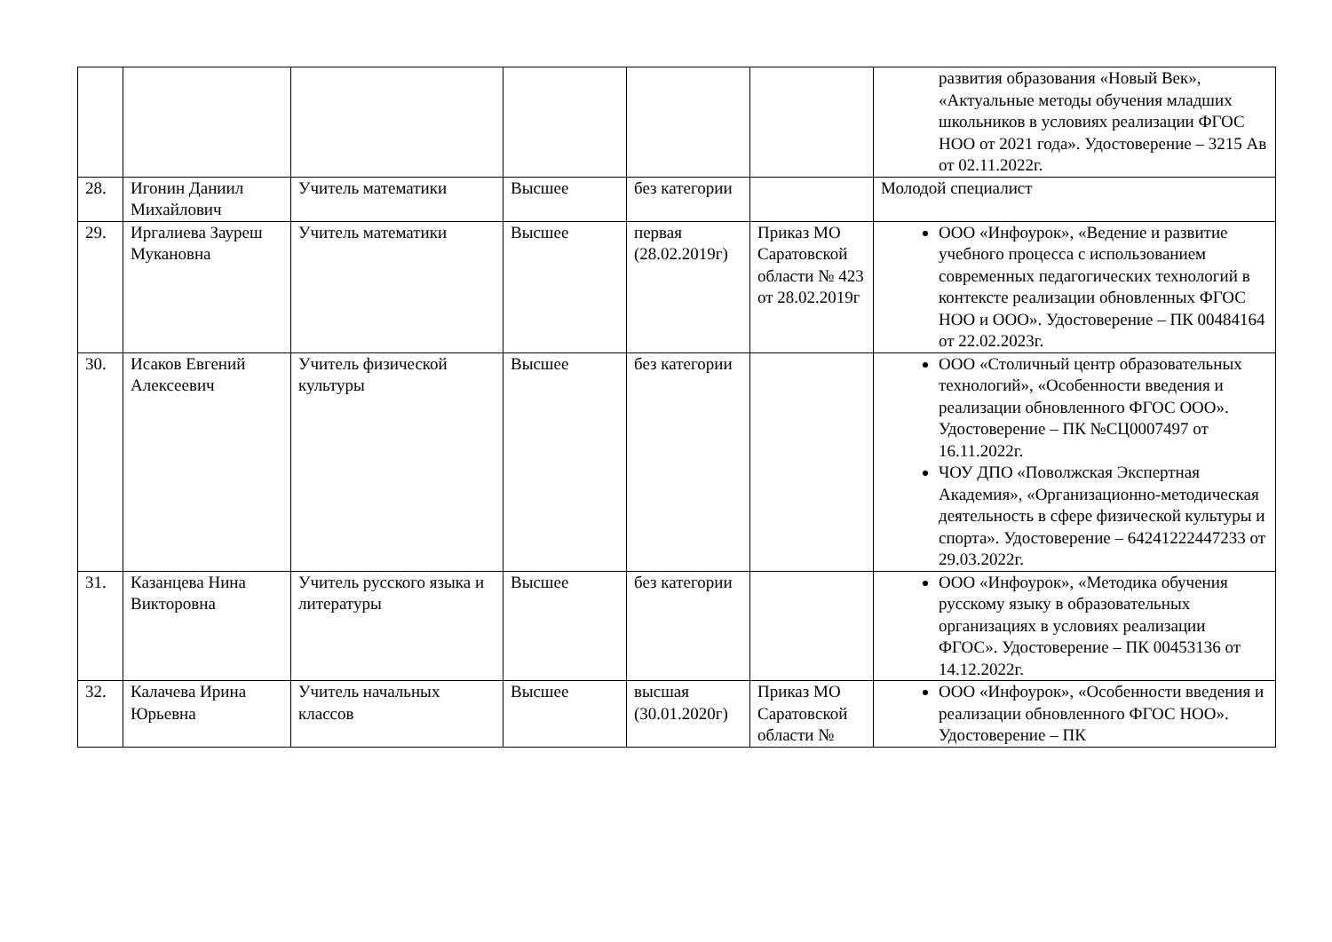| | | | | | | развития образования «Новый Век», «Актуальные методы обучения младших школьников в условиях реализации ФГОС НОО от 2021 года». Удостоверение – 3215 Ав от 02.11.2022г. |
| 28. | Игонин Даниил Михайлович | Учитель математики | Высшее | без категории | | Молодой специалист |
| 29. | Иргалиева Зауреш Мукановна | Учитель математики | Высшее | первая (28.02.2019г) | Приказ МО Саратовской области № 423 от 28.02.2019г | ООО «Инфоурок», «Ведение и развитие учебного процесса с использованием современных педагогических технологий в контексте реализации обновленных ФГОС НОО и ООО». Удостоверение – ПК 00484164 от 22.02.2023г. |
| 30. | Исаков Евгений Алексеевич | Учитель физической культуры | Высшее | без категории | | ООО «Столичный центр образовательных технологий», «Особенности введения и реализации обновленного ФГОС ООО». Удостоверение – ПК №СЦ0007497 от 16.11.2022г. ЧОУ ДПО «Поволжская Экспертная Академия», «Организационно-методическая деятельность в сфере физической культуры и спорта». Удостоверение – 64241222447233 от 29.03.2022г. |
| 31. | Казанцева Нина Викторовна | Учитель русского языка и литературы | Высшее | без категории | | ООО «Инфоурок», «Методика обучения русскому языку в образовательных организациях в условиях реализации ФГОС». Удостоверение – ПК 00453136 от 14.12.2022г. |
| 32. | Калачева Ирина Юрьевна | Учитель начальных классов | Высшее | высшая (30.01.2020г) | Приказ МО Саратовской области № | ООО «Инфоурок», «Особенности введения и реализации обновленного ФГОС НОО». Удостоверение – ПК |